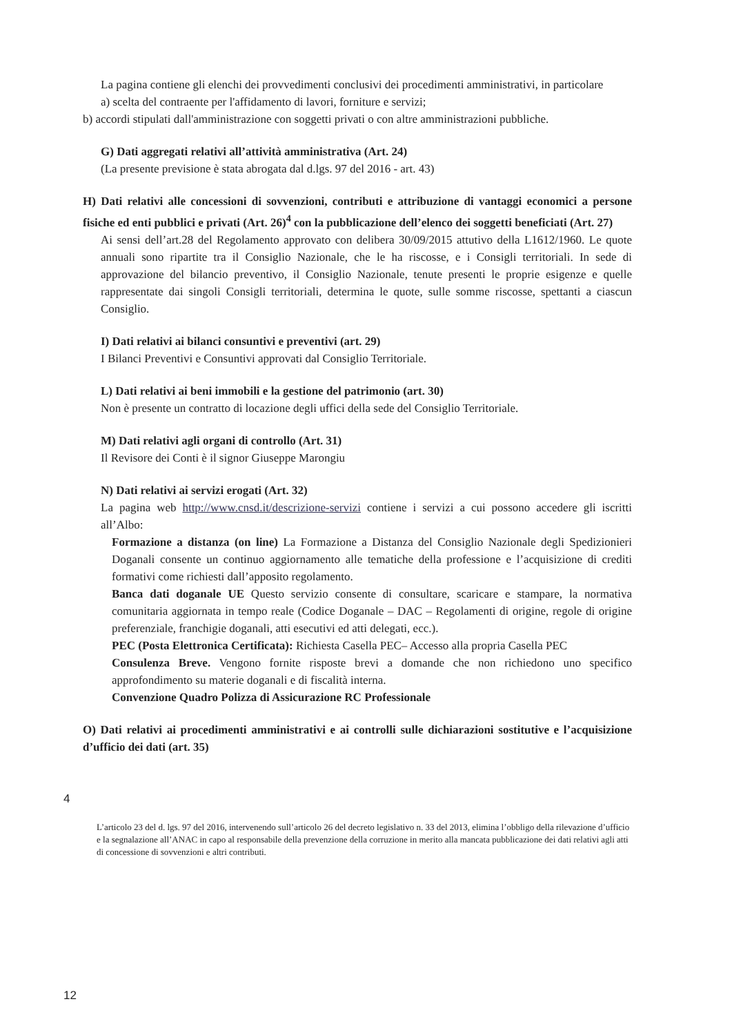La pagina contiene gli elenchi dei provvedimenti conclusivi dei procedimenti amministrativi, in particolare
a) scelta del contraente per l'affidamento di lavori, forniture e servizi;
b) accordi stipulati dall'amministrazione con soggetti privati o con altre amministrazioni pubbliche.
G) Dati aggregati relativi all’attività amministrativa (Art. 24)
(La presente previsione è stata abrogata dal d.lgs. 97 del 2016 - art. 43)
H) Dati relativi alle concessioni di sovvenzioni, contributi e attribuzione di vantaggi economici a persone fisiche ed enti pubblici e privati (Art. 26)<sup>4</sup> con la pubblicazione dell’elenco dei soggetti beneficiati (Art. 27)
Ai sensi dell’art.28 del Regolamento approvato con delibera 30/09/2015 attutivo della L1612/1960. Le quote annuali sono ripartite tra il Consiglio Nazionale, che le ha riscosse, e i Consigli territoriali. In sede di approvazione del bilancio preventivo, il Consiglio Nazionale, tenute presenti le proprie esigenze e quelle rappresentate dai singoli Consigli territoriali, determina le quote, sulle somme riscosse, spettanti a ciascun Consiglio.
I) Dati relativi ai bilanci consuntivi e preventivi (art. 29)
I Bilanci Preventivi e Consuntivi approvati dal Consiglio Territoriale.
L) Dati relativi ai beni immobili e la gestione del patrimonio (art. 30)
Non è presente un contratto di locazione degli uffici della sede del Consiglio Territoriale.
M) Dati relativi agli organi di controllo (Art. 31)
Il Revisore dei Conti è il signor Giuseppe Marongiu
N) Dati relativi ai servizi erogati (Art. 32)
La pagina web http://www.cnsd.it/descrizione-servizi contiene i servizi a cui possono accedere gli iscritti all’Albo:
Formazione a distanza (on line) La Formazione a Distanza del Consiglio Nazionale degli Spedizionieri Doganali consente un continuo aggiornamento alle tematiche della professione e l’acquisizione di crediti formativi come richiesti dall’apposito regolamento.
Banca dati doganale UE Questo servizio consente di consultare, scaricare e stampare, la normativa comunitaria aggiornata in tempo reale (Codice Doganale – DAC – Regolamenti di origine, regole di origine preferenziale, franchigie doganali, atti esecutivi ed atti delegati, ecc.).
PEC (Posta Elettronica Certificata): Richiesta Casella PEC– Accesso alla propria Casella PEC
Consulenza Breve. Vengono fornite risposte brevi a domande che non richiedono uno specifico approfondimento su materie doganali e di fiscalità interna.
Convenzione Quadro Polizza di Assicurazione RC Professionale
O) Dati relativi ai procedimenti amministrativi e ai controlli sulle dichiarazioni sostitutive e l’acquisizione d’ufficio dei dati (art. 35)
4
L’articolo 23 del d. lgs. 97 del 2016, intervenendo sull’articolo 26 del decreto legislativo n. 33 del 2013, elimina l’obbligo della rilevazione d’ufficio e la segnalazione all’ANAC in capo al responsabile della prevenzione della corruzione in merito alla mancata pubblicazione dei dati relativi agli atti di concessione di sovvenzioni e altri contributi.
12